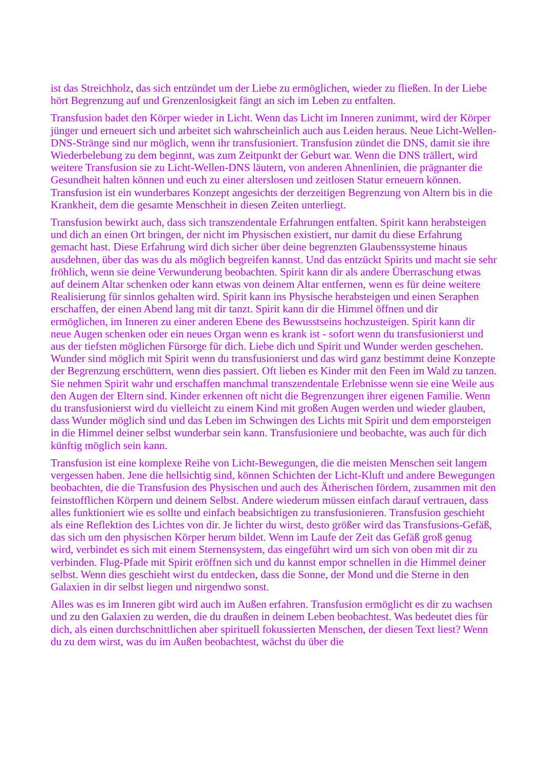ist das Streichholz, das sich entzündet um der Liebe zu ermöglichen, wieder zu fließen. In der Liebe hört Begrenzung auf und Grenzenlosigkeit fängt an sich im Leben zu entfalten.
Transfusion badet den Körper wieder in Licht. Wenn das Licht im Inneren zunimmt, wird der Körper jünger und erneuert sich und arbeitet sich wahrscheinlich auch aus Leiden heraus. Neue Licht-Wellen-DNS-Stränge sind nur möglich, wenn ihr transfusioniert. Transfusion zündet die DNS, damit sie ihre Wiederbelebung zu dem beginnt, was zum Zeitpunkt der Geburt war. Wenn die DNS trällert, wird weitere Transfusion sie zu Licht-Wellen-DNS läutern, von anderen Ahnenlinien, die prägnanter die Gesundheit halten können und euch zu einer alterslosen und zeitlosen Statur erneuern können. Transfusion ist ein wunderbares Konzept angesichts der derzeitigen Begrenzung von Altern bis in die Krankheit, dem die gesamte Menschheit in diesen Zeiten unterliegt.
Transfusion bewirkt auch, dass sich transzendentale Erfahrungen entfalten. Spirit kann herabsteigen und dich an einen Ort bringen, der nicht im Physischen existiert, nur damit du diese Erfahrung gemacht hast. Diese Erfahrung wird dich sicher über deine begrenzten Glaubenssysteme hinaus ausdehnen, über das was du als möglich begreifen kannst. Und das entzückt Spirits und macht sie sehr fröhlich, wenn sie deine Verwunderung beobachten. Spirit kann dir als andere Überraschung etwas auf deinem Altar schenken oder kann etwas von deinem Altar entfernen, wenn es für deine weitere Realisierung für sinnlos gehalten wird. Spirit kann ins Physische herabsteigen und einen Seraphen erschaffen, der einen Abend lang mit dir tanzt. Spirit kann dir die Himmel öffnen und dir ermöglichen, im Inneren zu einer anderen Ebene des Bewusstseins hochzusteigen. Spirit kann dir neue Augen schenken oder ein neues Organ wenn es krank ist - sofort wenn du transfusionierst und aus der tiefsten möglichen Fürsorge für dich. Liebe dich und Spirit und Wunder werden geschehen. Wunder sind möglich mit Spirit wenn du transfusionierst und das wird ganz bestimmt deine Konzepte der Begrenzung erschüttern, wenn dies passiert. Oft lieben es Kinder mit den Feen im Wald zu tanzen. Sie nehmen Spirit wahr und erschaffen manchmal transzendentale Erlebnisse wenn sie eine Weile aus den Augen der Eltern sind. Kinder erkennen oft nicht die Begrenzungen ihrer eigenen Familie. Wenn du transfusionierst wird du vielleicht zu einem Kind mit großen Augen werden und wieder glauben, dass Wunder möglich sind und das Leben im Schwingen des Lichts mit Spirit und dem emporsteigen in die Himmel deiner selbst wunderbar sein kann. Transfusioniere und beobachte, was auch für dich künftig möglich sein kann.
Transfusion ist eine komplexe Reihe von Licht-Bewegungen, die die meisten Menschen seit langem vergessen haben. Jene die hellsichtig sind, können Schichten der Licht-Kluft und andere Bewegungen beobachten, die die Transfusion des Physischen und auch des Ätherischen fördern, zusammen mit den feinstofflichen Körpern und deinem Selbst. Andere wiederum müssen einfach darauf vertrauen, dass alles funktioniert wie es sollte und einfach beabsichtigen zu transfusionieren. Transfusion geschieht als eine Reflektion des Lichtes von dir. Je lichter du wirst, desto größer wird das Transfusions-Gefäß, das sich um den physischen Körper herum bildet. Wenn im Laufe der Zeit das Gefäß groß genug wird, verbindet es sich mit einem Sternensystem, das eingeführt wird um sich von oben mit dir zu verbinden. Flug-Pfade mit Spirit eröffnen sich und du kannst empor schnellen in die Himmel deiner selbst. Wenn dies geschieht wirst du entdecken, dass die Sonne, der Mond und die Sterne in den Galaxien in dir selbst liegen und nirgendwo sonst.
Alles was es im Inneren gibt wird auch im Außen erfahren. Transfusion ermöglicht es dir zu wachsen und zu den Galaxien zu werden, die du draußen in deinem Leben beobachtest. Was bedeutet dies für dich, als einen durchschnittlichen aber spirituell fokussierten Menschen, der diesen Text liest? Wenn du zu dem wirst, was du im Außen beobachtest, wächst du über die